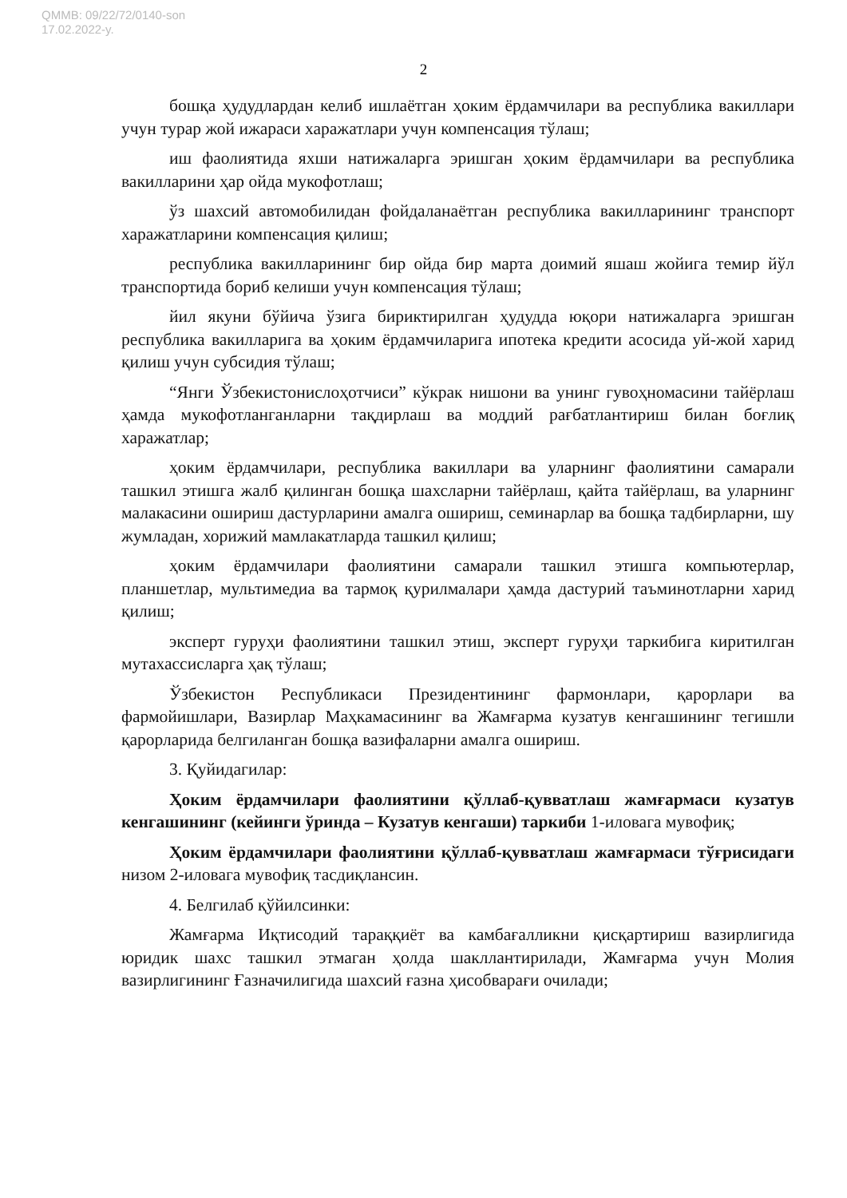QMMB: 09/22/72/0140-son
17.02.2022-y.
2
бошқа ҳудудлардан келиб ишлаётган ҳоким ёрдамчилари ва республика вакиллари учун турар жой ижараси харажатлари учун компенсация тўлаш;
иш фаолиятида яхши натижаларга эришган ҳоким ёрдамчилари ва республика вакилларини ҳар ойда мукофотлаш;
ўз шахсий автомобилидан фойдаланаётган республика вакилларининг транспорт харажатларини компенсация қилиш;
республика вакилларининг бир ойда бир марта доимий яшаш жойига темир йўл транспортида бориб келиши учун компенсация тўлаш;
йил якуни бўйича ўзига бириктирилган ҳудудда юқори натижаларга эришган республика вакилларига ва ҳоким ёрдамчиларига ипотека кредити асосида уй-жой харид қилиш учун субсидия тўлаш;
“Янги Ўзбекистонислоҳотчиси” кўкрак нишони ва унинг гувоҳномасини тайёрлаш ҳамда мукофотланганларни тақдирлаш ва моддий рағбатлантириш билан боғлиқ харажатлар;
ҳоким ёрдамчилари, республика вакиллари ва уларнинг фаолиятини самарали ташкил этишга жалб қилинган бошқа шахсларни тайёрлаш, қайта тайёрлаш, ва уларнинг малакасини ошириш дастурларини амалга ошириш, семинарлар ва бошқа тадбирларни, шу жумладан, хорижий мамлакатларда ташкил қилиш;
ҳоким ёрдамчилари фаолиятини самарали ташкил этишга компьютерлар, планшетлар, мультимедиа ва тармоқ қурилмалари ҳамда дастурий таъминотларни харид қилиш;
эксперт гуруҳи фаолиятини ташкил этиш, эксперт гуруҳи таркибига киритилган мутахассисларга ҳақ тўлаш;
Ўзбекистон Республикаси Президентининг фармонлари, қарорлари ва фармойишлари, Вазирлар Маҳкамасининг ва Жамғарма кузатув кенгашининг тегишли қарорларида белгиланган бошқа вазифаларни амалга ошириш.
3. Қуйидагилар:
Ҳоким ёрдамчилари фаолиятини қўллаб-қувватлаш жамғармаси кузатув кенгашининг (кейинги ўринда – Кузатув кенгаши) таркиби 1-иловага мувофиқ;
Ҳоким ёрдамчилари фаолиятини қўллаб-қувватлаш жамғармаси тўғрисидаги низом 2-иловага мувофиқ тасдиқлансин.
4. Белгилаб қўйилсинки:
Жамғарма Иқтисодий тараққиёт ва камбағалликни қисқартириш вазирлигида юридик шахс ташкил этмаган ҳолда шакллантирилади, Жамғарма учун Молия вазирлигининг Ғазначилигида шахсий ғазна ҳисобварағи очилади;